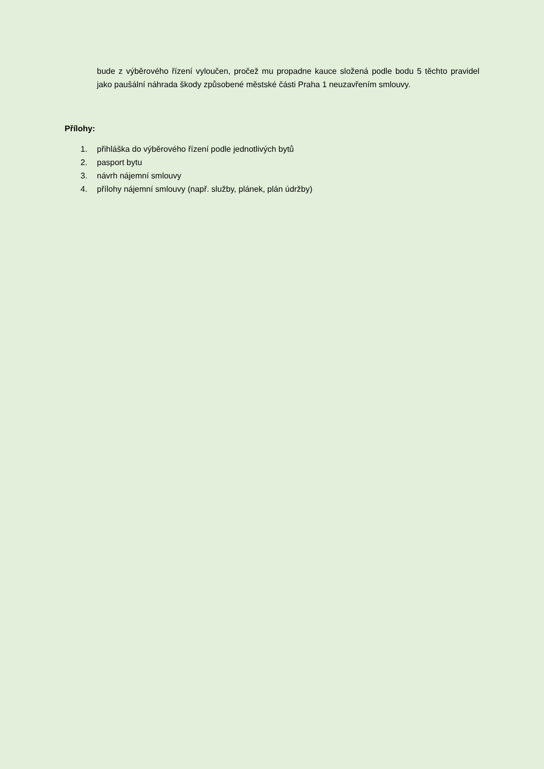bude z výběrového řízení vyloučen, pročež mu propadne kauce složená podle bodu 5 těchto pravidel jako paušální náhrada škody způsobené městské části Praha 1 neuzavřením smlouvy.
Přílohy:
1. přihláška do výběrového řízení podle jednotlivých bytů
2. pasport bytu
3. návrh nájemní smlouvy
4. přílohy nájemní smlouvy (např. služby, plánek, plán údržby)